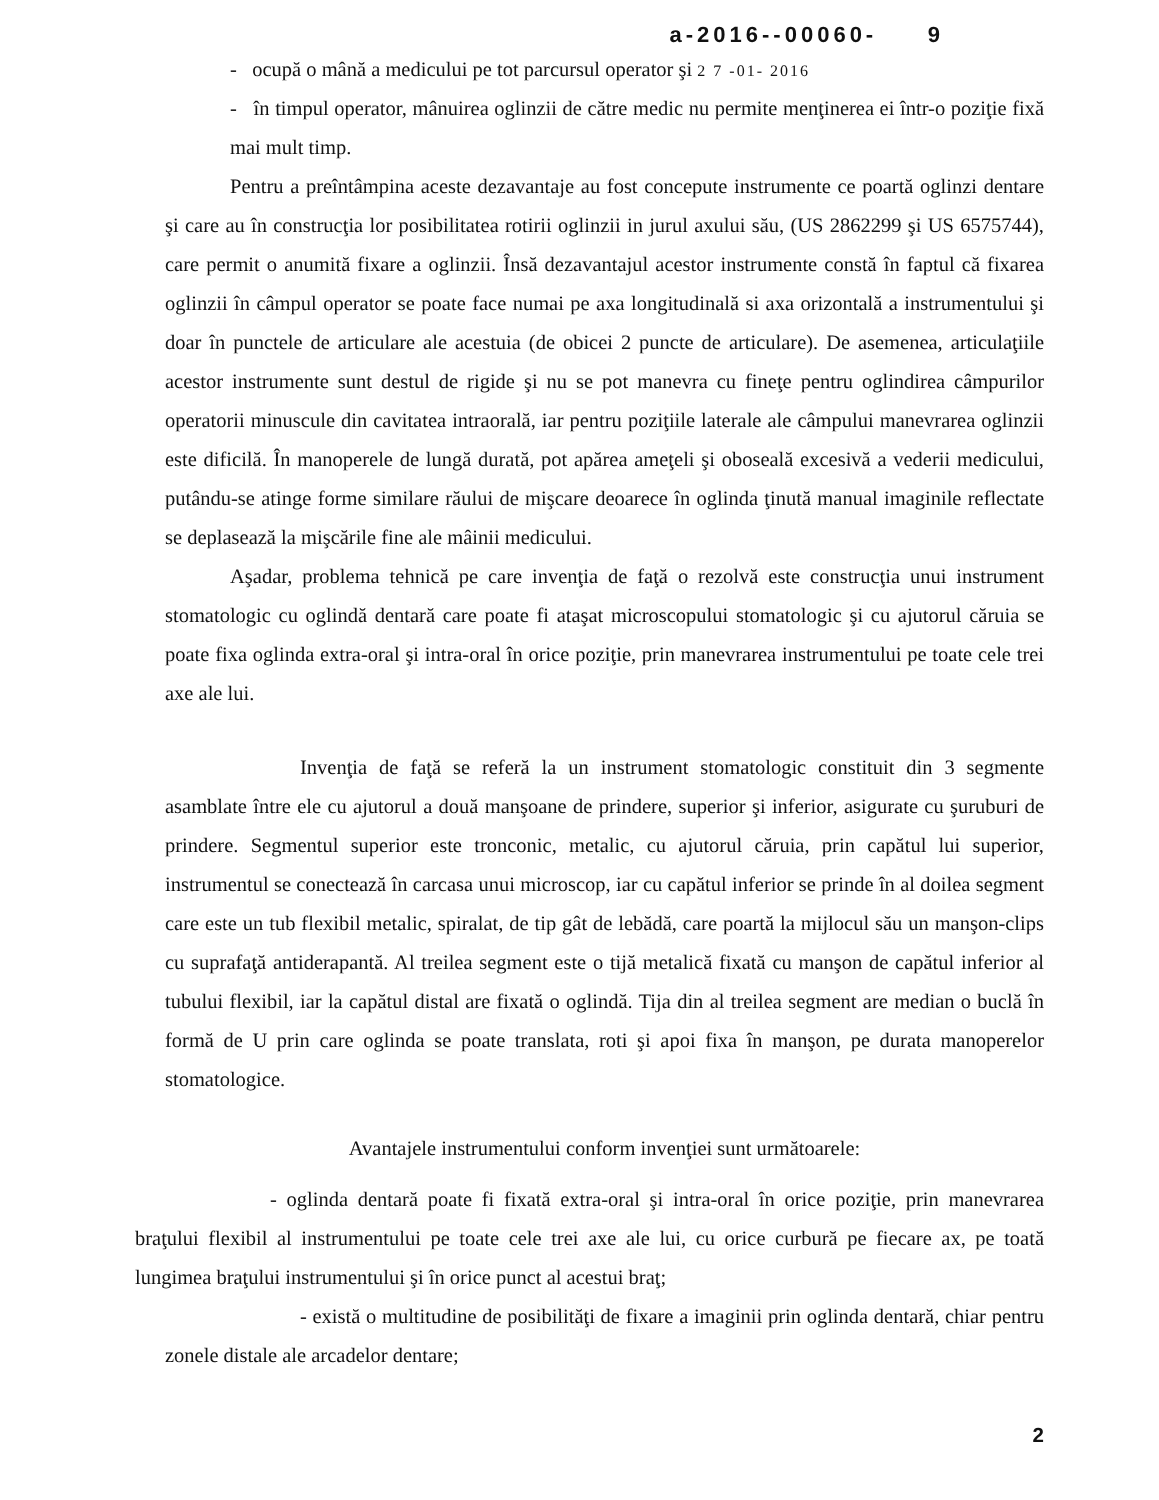a-2016--00060- 9
- ocupă o mână a medicului pe tot parcursul operator şi 2 7 -01- 2016
- în timpul operator, mânuirea oglinzii de către medic nu permite menţinerea ei într-o poziţie fixă mai mult timp.
Pentru a preîntâmpina aceste dezavantaje au fost concepute instrumente ce poartă oglinzi dentare şi care au în construcţia lor posibilitatea rotirii oglinzii in jurul axului său, (US 2862299 şi US 6575744), care permit o anumită fixare a oglinzii. Însă dezavantajul acestor instrumente constă în faptul că fixarea oglinzii în câmpul operator se poate face numai pe axa longitudinală si axa orizontală a instrumentului şi doar în punctele de articulare ale acestuia (de obicei 2 puncte de articulare). De asemenea, articulaţiile acestor instrumente sunt destul de rigide şi nu se pot manevra cu fineţe pentru oglindirea câmpurilor operatorii minuscule din cavitatea intraorală, iar pentru poziţiile laterale ale câmpului manevrarea oglinzii este dificilă. În manoperele de lungă durată, pot apărea ameţeli şi oboseală excesivă a vederii medicului, putându-se atinge forme similare răului de mişcare deoarece în oglinda ţinută manual imaginile reflectate se deplasează la mişcările fine ale mâinii medicului.
Aşadar, problema tehnică pe care invenţia de faţă o rezolvă este construcţia unui instrument stomatologic cu oglindă dentară care poate fi ataşat microscopului stomatologic şi cu ajutorul căruia se poate fixa oglinda extra-oral şi intra-oral în orice poziţie, prin manevrarea instrumentului pe toate cele trei axe ale lui.
Invenţia de faţă se referă la un instrument stomatologic constituit din 3 segmente asamblate între ele cu ajutorul a două manşoane de prindere, superior şi inferior, asigurate cu şuruburi de prindere. Segmentul superior este tronconic, metalic, cu ajutorul căruia, prin capătul lui superior, instrumentul se conectează în carcasa unui microscop, iar cu capătul inferior se prinde în al doilea segment care este un tub flexibil metalic, spiralat, de tip gât de lebădă, care poartă la mijlocul său un manşon-clips cu suprafaţă antiderapantă. Al treilea segment este o tijă metalică fixată cu manşon de capătul inferior al tubului flexibil, iar la capătul distal are fixată o oglindă. Tija din al treilea segment are median o buclă în formă de U prin care oglinda se poate translata, roti şi apoi fixa în manşon, pe durata manoperelor stomatologice.
Avantajele instrumentului conform invenţiei sunt următoarele:
- oglinda dentară poate fi fixată extra-oral şi intra-oral în orice poziţie, prin manevrarea braţului flexibil al instrumentului pe toate cele trei axe ale lui, cu orice curbură pe fiecare ax, pe toată lungimea braţului instrumentului şi în orice punct al acestui braţ;
- există o multitudine de posibilităţi de fixare a imaginii prin oglinda dentară, chiar pentru zonele distale ale arcadelor dentare;
2